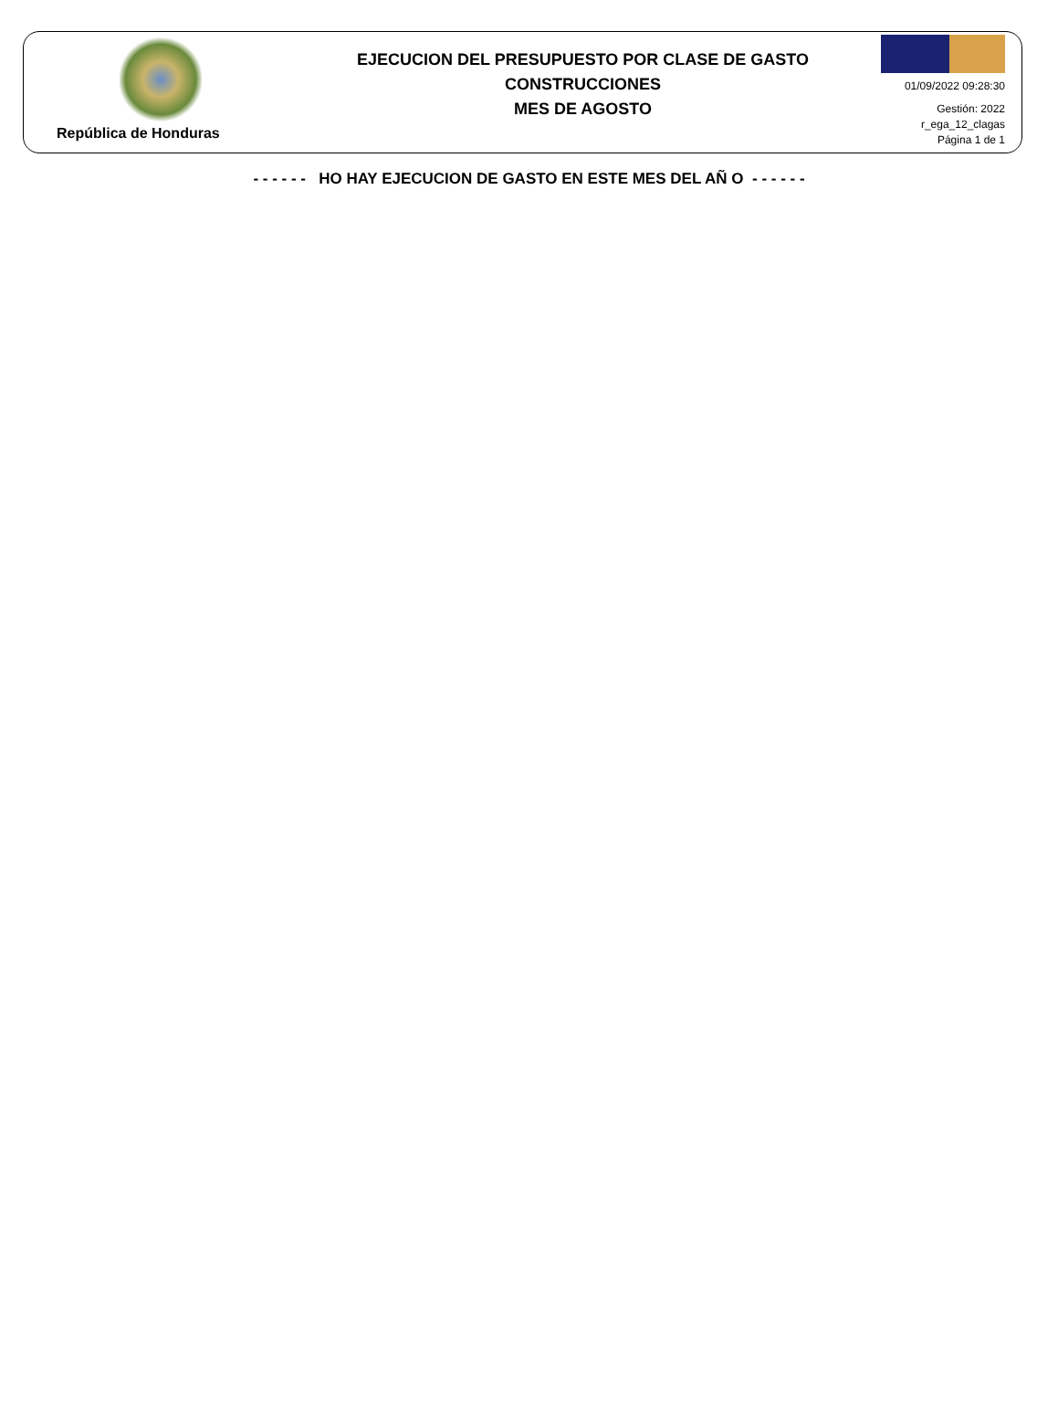República de Honduras
EJECUCION DEL PRESUPUESTO POR CLASE DE GASTO
CONSTRUCCIONES
MES DE AGOSTO
01/09/2022 09:28:30
Gestión: 2022
r_ega_12_clagas
Página 1 de 1
- - - - - - HO HAY EJECUCION DE GASTO EN ESTE MES DEL AÑ O - - - - - -